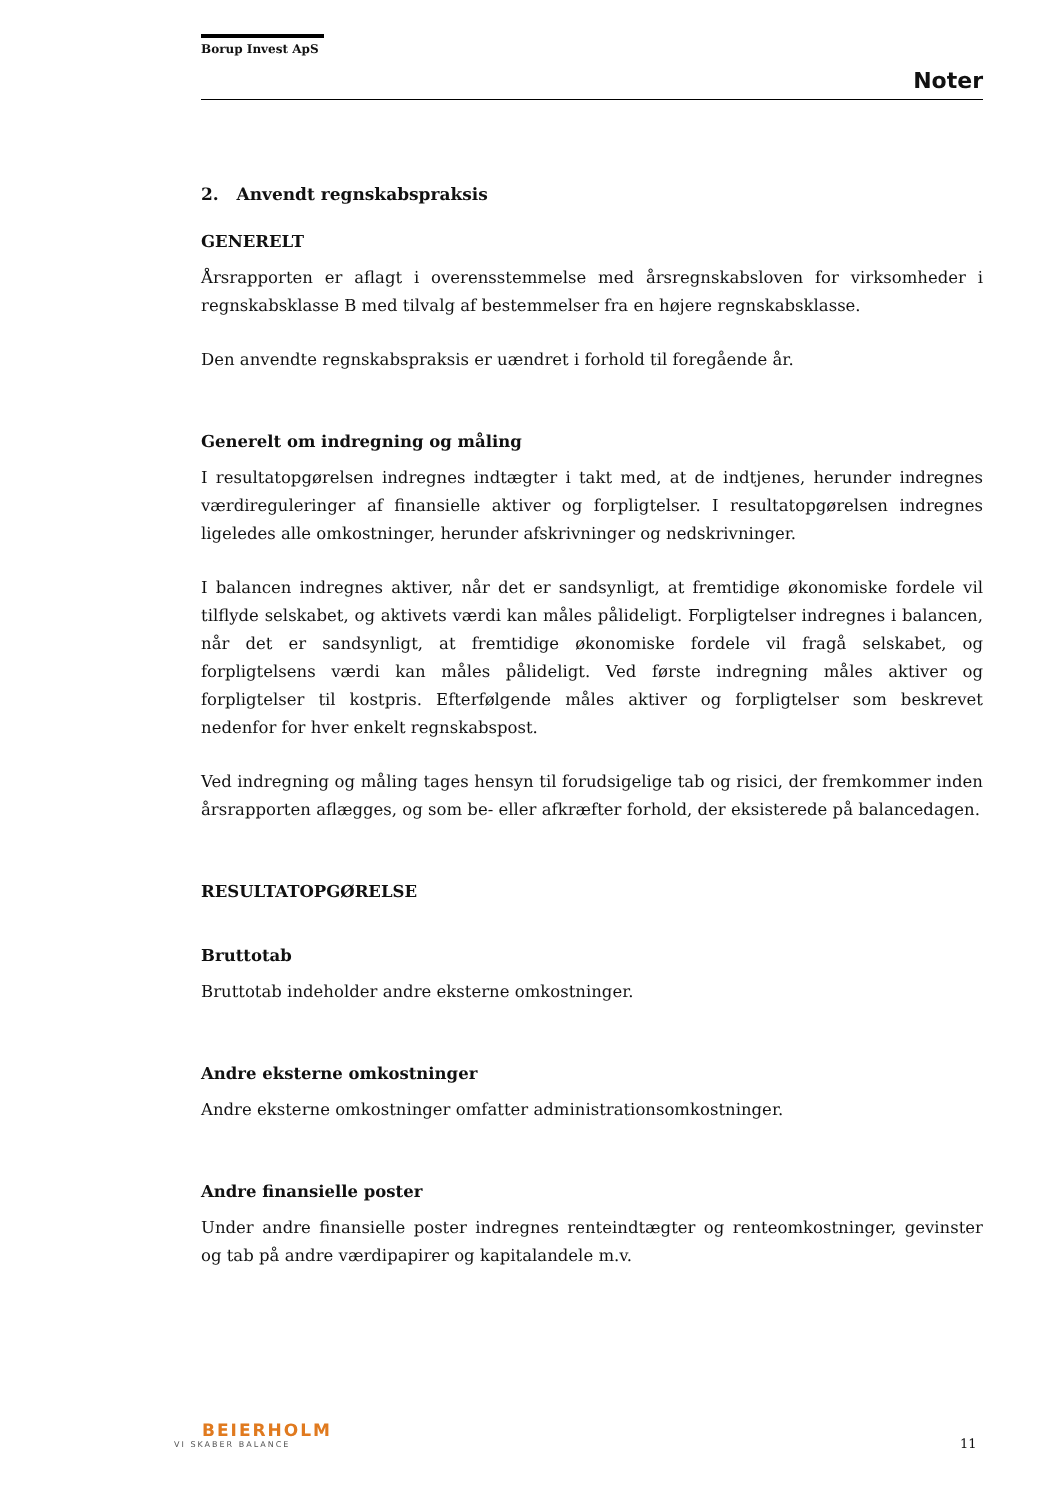Borup Invest ApS
Noter
2. Anvendt regnskabspraksis
GENERELT
Årsrapporten er aflagt i overensstemmelse med årsregnskabsloven for virksomheder i regnskabsklasse B med tilvalg af bestemmelser fra en højere regnskabsklasse.
Den anvendte regnskabspraksis er uændret i forhold til foregående år.
Generelt om indregning og måling
I resultatopgørelsen indregnes indtægter i takt med, at de indtjenes, herunder indregnes værdireguleringer af finansielle aktiver og forpligtelser. I resultatopgørelsen indregnes ligeledes alle omkostninger, herunder afskrivninger og nedskrivninger.
I balancen indregnes aktiver, når det er sandsynligt, at fremtidige økonomiske fordele vil tilflyde selskabet, og aktivets værdi kan måles pålideligt. Forpligtelser indregnes i balancen, når det er sandsynligt, at fremtidige økonomiske fordele vil fragå selskabet, og forpligtelsens værdi kan måles pålideligt. Ved første indregning måles aktiver og forpligtelser til kostpris. Efterfølgende måles aktiver og forpligtelser som beskrevet nedenfor for hver enkelt regnskabspost.
Ved indregning og måling tages hensyn til forudsigelige tab og risici, der fremkommer inden årsrapporten aflægges, og som be- eller afkræfter forhold, der eksisterede på balancedagen.
RESULTATOPGØRELSE
Bruttotab
Bruttotab indeholder andre eksterne omkostninger.
Andre eksterne omkostninger
Andre eksterne omkostninger omfatter administrationsomkostninger.
Andre finansielle poster
Under andre finansielle poster indregnes renteindtægter og renteomkostninger, gevinster og tab på andre værdipapirer og kapitalandele m.v.
BEIERHOLM
VI SKABER BALANCE
11